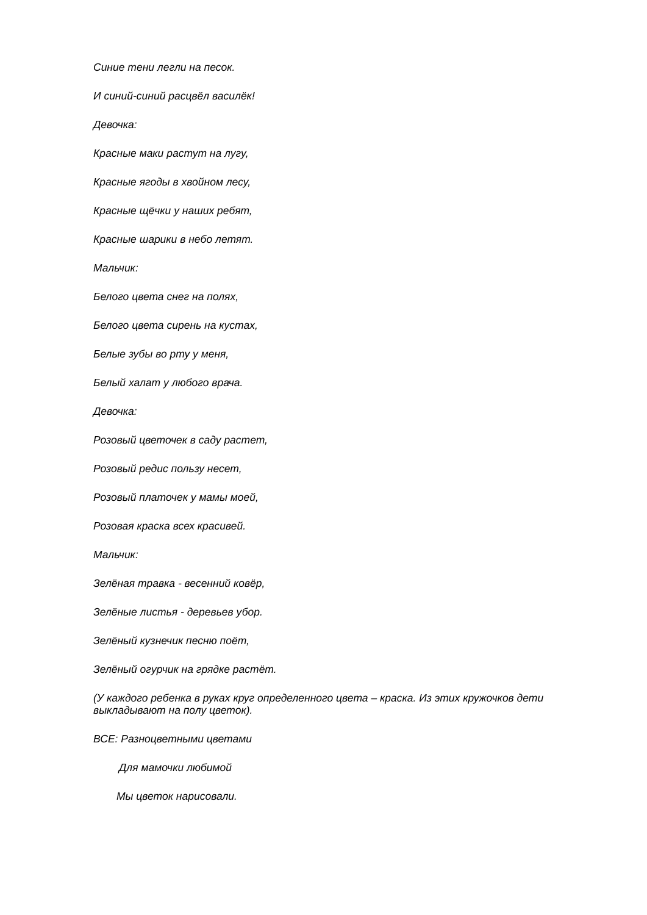Синие тени легли на песок.
И синий-синий расцвёл василёк!
Девочка:
Красные маки растут на лугу,
Красные ягоды в хвойном лесу,
Красные щёчки у наших ребят,
Красные шарики в небо летят.
Мальчик:
Белого цвета снег на полях,
Белого цвета сирень на кустах,
Белые зубы во рту у меня,
Белый халат у любого врача.
Девочка:
Розовый цветочек в саду растет,
Розовый редис пользу несет,
Розовый платочек у мамы моей,
Розовая краска всех красивей.
Мальчик:
Зелёная травка - весенний ковёр,
Зелёные листья - деревьев убор.
Зелёный кузнечик песню поёт,
Зелёный огурчик на грядке растёт.
(У каждого ребенка в руках круг определенного цвета – краска. Из этих кружочков дети выкладывают на полу цветок).
ВСЕ: Разноцветными цветами
Для мамочки любимой
Мы цветок нарисовали.